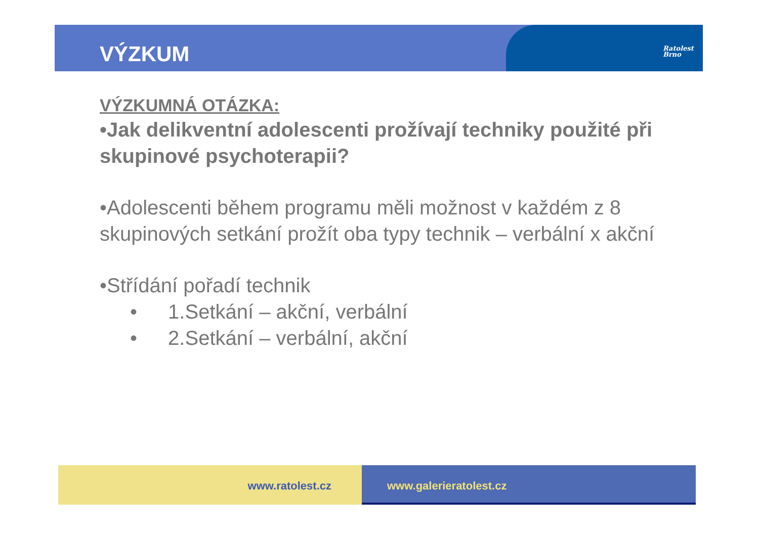Ratolest
Brno
VÝZKUM
VÝZKUMNÁ OTÁZKA:
•Jak delikventní adolescenti prožívají techniky použité při skupinové psychoterapii?
•Adolescenti během programu měli možnost v každém z 8 skupinových setkání prožít oba typy technik – verbální x akční
•Střídání pořadí technik
• 1.Setkání – akční, verbální
• 2.Setkání – verbální, akční
www.ratolest.cz www.galerieratolest.cz